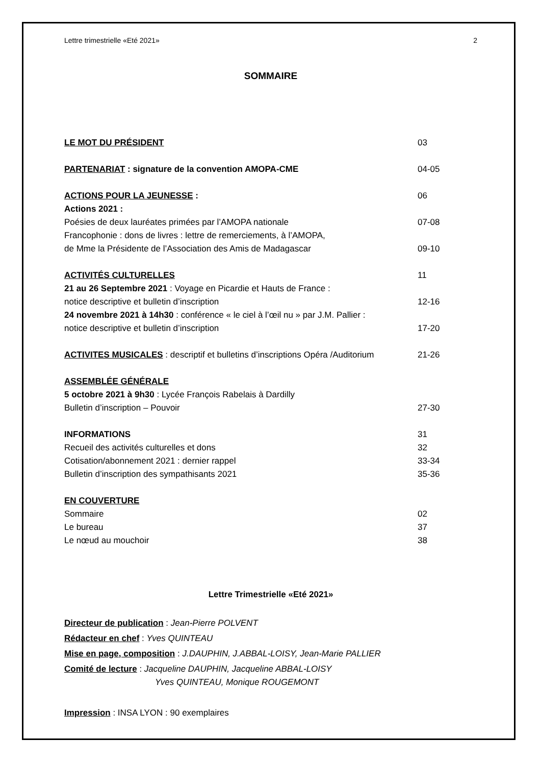Lettre trimestrielle «Eté 2021» 2
SOMMAIRE
LE MOT DU PRÉSIDENT 03
PARTENARIAT : signature de la convention AMOPA-CME 04-05
ACTIONS POUR LA JEUNESSE : 06
Actions 2021 :
Poésies de deux lauréates primées par l’AMOPA nationale 07-08
Francophonie : dons de livres : lettre de remerciements, à l’AMOPA,
de Mme la Présidente de l’Association des Amis de Madagascar
09-10
ACTIVITÉS CULTURELLES 11
21 au 26 Septembre 2021 : Voyage en Picardie et Hauts de France :
notice descriptive et bulletin d’inscription
12-16
24 novembre 2021 à 14h30 : conférence « le ciel à l’œil nu » par J.M. Pallier :
notice descriptive et bulletin d’inscription
17-20
ACTIVITES MUSICALES : descriptif et bulletins d’inscriptions Opéra /Auditorium
21-26
ASSEMBLÉE GÉNÉRALE
5 octobre 2021 à 9h30 : Lycée François Rabelais à Dardilly
Bulletin d’inscription – Pouvoir
27-30
INFORMATIONS 31
Recueil des activités culturelles et dons 32
Cotisation/abonnement 2021 : dernier rappel 33-34
Bulletin d’inscription des sympathisants 2021 35-36
EN COUVERTURE
Sommaire 02
Le bureau 37
Le nœud au mouchoir 38
Lettre Trimestrielle «Eté 2021»
Directeur de publication : Jean-Pierre POLVENT
Rédacteur en chef : Yves QUINTEAU
Mise en page, composition : J.DAUPHIN, J.ABBAL-LOISY, Jean-Marie PALLIER
Comité de lecture : Jacqueline DAUPHIN, Jacqueline ABBAL-LOISY
Yves QUINTEAU, Monique ROUGEMONT
Impression : INSA LYON : 90 exemplaires